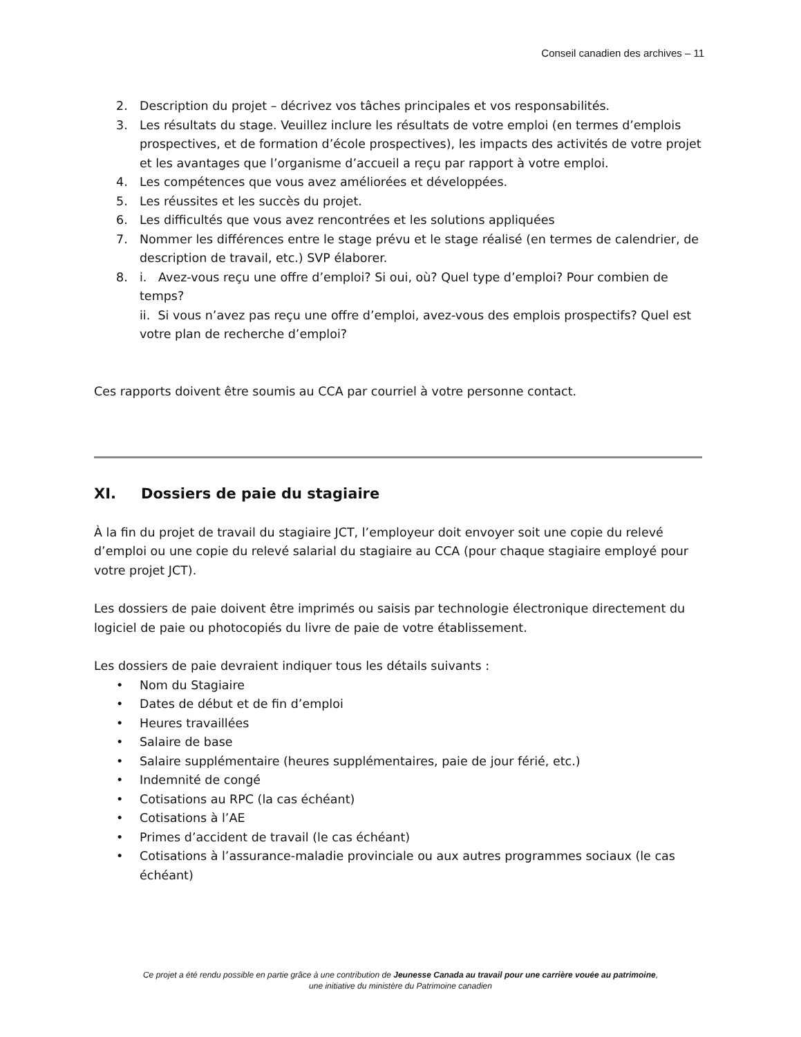Conseil canadien des archives – 11
2. Description du projet – décrivez vos tâches principales et vos responsabilités.
3. Les résultats du stage. Veuillez inclure les résultats de votre emploi (en termes d’emplois prospectives, et de formation d’école prospectives), les impacts des activités de votre projet et les avantages que l’organisme d’accueil a reçu par rapport à votre emploi.
4. Les compétences que vous avez améliorées et développées.
5. Les réussites et les succès du projet.
6. Les difficultés que vous avez rencontrées et les solutions appliquées
7. Nommer les différences entre le stage prévu et le stage réalisé (en termes de calendrier, de description de travail, etc.) SVP élaborer.
8. i. Avez-vous reçu une offre d’emploi? Si oui, où? Quel type d’emploi? Pour combien de temps?
ii. Si vous n’avez pas reçu une offre d’emploi, avez-vous des emplois prospectifs? Quel est votre plan de recherche d’emploi?
Ces rapports doivent être soumis au CCA par courriel à votre personne contact.
XI. Dossiers de paie du stagiaire
À la fin du projet de travail du stagiaire JCT, l’employeur doit envoyer soit une copie du relevé d’emploi ou une copie du relevé salarial du stagiaire au CCA (pour chaque stagiaire employé pour votre projet JCT).
Les dossiers de paie doivent être imprimés ou saisis par technologie électronique directement du logiciel de paie ou photocopiés du livre de paie de votre établissement.
Les dossiers de paie devraient indiquer tous les détails suivants :
• Nom du Stagiaire
• Dates de début et de fin d’emploi
• Heures travaillées
• Salaire de base
• Salaire supplémentaire (heures supplémentaires, paie de jour férié, etc.)
• Indemnité de congé
• Cotisations au RPC (la cas échéant)
• Cotisations à l’AE
• Primes d’accident de travail (le cas échéant)
• Cotisations à l’assurance-maladie provinciale ou aux autres programmes sociaux (le cas échéant)
Ce projet a été rendu possible en partie grâce à une contribution de Jeunesse Canada au travail pour une carrière vouée au patrimoine,
une initiative du ministère du Patrimoine canadien